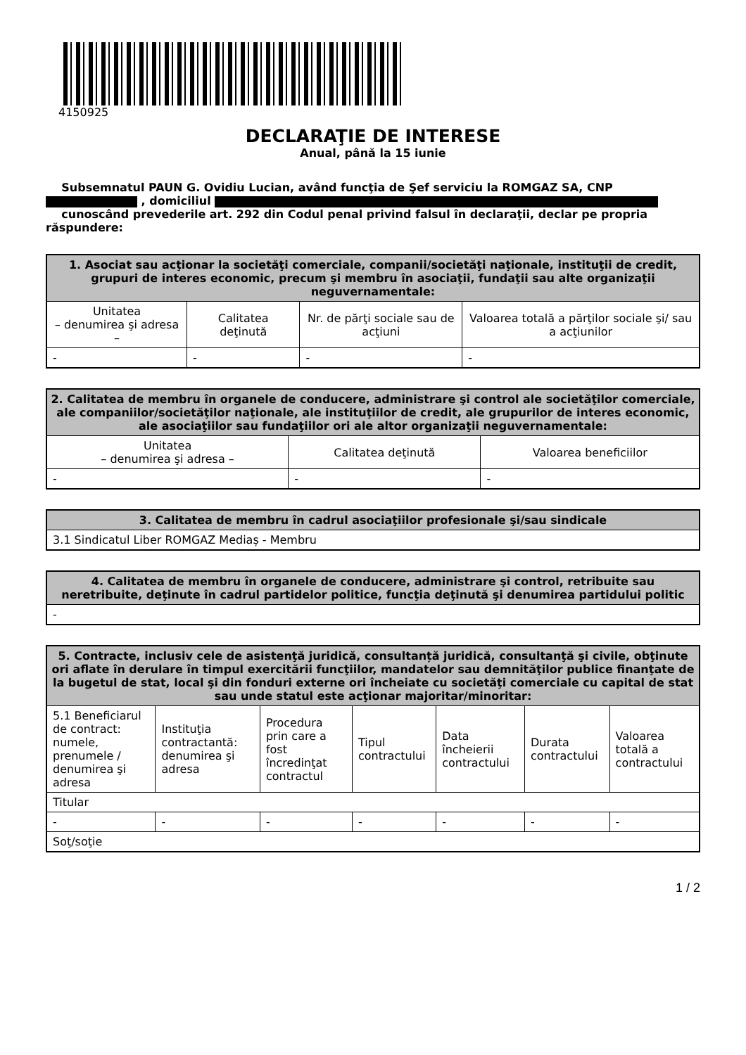4150925
DECLARAŢIE DE INTERESE
Anual, până la 15 iunie
Subsemnatul PAUN G. Ovidiu Lucian, având funcţia de Şef serviciu la ROMGAZ SA, CNP
, domiciliul
cunoscând prevederile art. 292 din Codul penal privind falsul în declaraţii, declar pe propria răspundere:
| 1. Asociat sau acţionar la societăţi comerciale, companii/societăţi naţionale, instituţii de credit, grupuri de interes economic, precum şi membru în asociaţii, fundaţii sau alte organizaţii neguvernamentale: | | | |
| --- | --- | --- | --- |
| Unitatea – denumirea şi adresa – | Calitatea deţinută | Nr. de părţi sociale sau de acţiuni | Valoarea totală a părţilor sociale şi/ sau a acţiunilor |
| - | - | - | - |
| 2. Calitatea de membru în organele de conducere, administrare şi control ale societăţilor comerciale, ale companiilor/societăţilor naţionale, ale instituţiilor de credit, ale grupurilor de interes economic, ale asociaţiilor sau fundaţiilor ori ale altor organizaţii neguvernamentale: | | |
| --- | --- | --- |
| Unitatea – denumirea şi adresa – | Calitatea deţinută | Valoarea beneficiilor |
| - | - | - |
| 3. Calitatea de membru în cadrul asociaţiilor profesionale şi/sau sindicale |
| --- |
| 3.1 Sindicatul Liber ROMGAZ Mediaș - Membru |
| 4. Calitatea de membru în organele de conducere, administrare şi control, retribuite sau neretribuite, deţinute în cadrul partidelor politice, funcţia deţinută şi denumirea partidului politic |
| --- |
| - |
| 5. Contracte, inclusiv cele de asistenţă juridică, consultanță juridică, consultanţă şi civile, obţinute ori aflate în derulare în timpul exercitării funcţiilor, mandatelor sau demnităţilor publice finanţate de la bugetul de stat, local şi din fonduri externe ori încheiate cu societăţi comerciale cu capital de stat sau unde statul este acţionar majoritar/minoritar: | | | | | | |
| --- | --- | --- | --- | --- | --- | --- |
| 5.1 Beneficiarul de contract: numele, prenumele / denumirea şi adresa | Instituţia contractantă: denumirea şi adresa | Procedura prin care a fost încredinţat contractul | Tipul contractului | Data încheierii contractului | Durata contractului | Valoarea totală a contractului |
| Titular | | | | | | |
| - | - | - | - | - | - | - |
| Soţ/soţie | | | | | | |
1 / 2